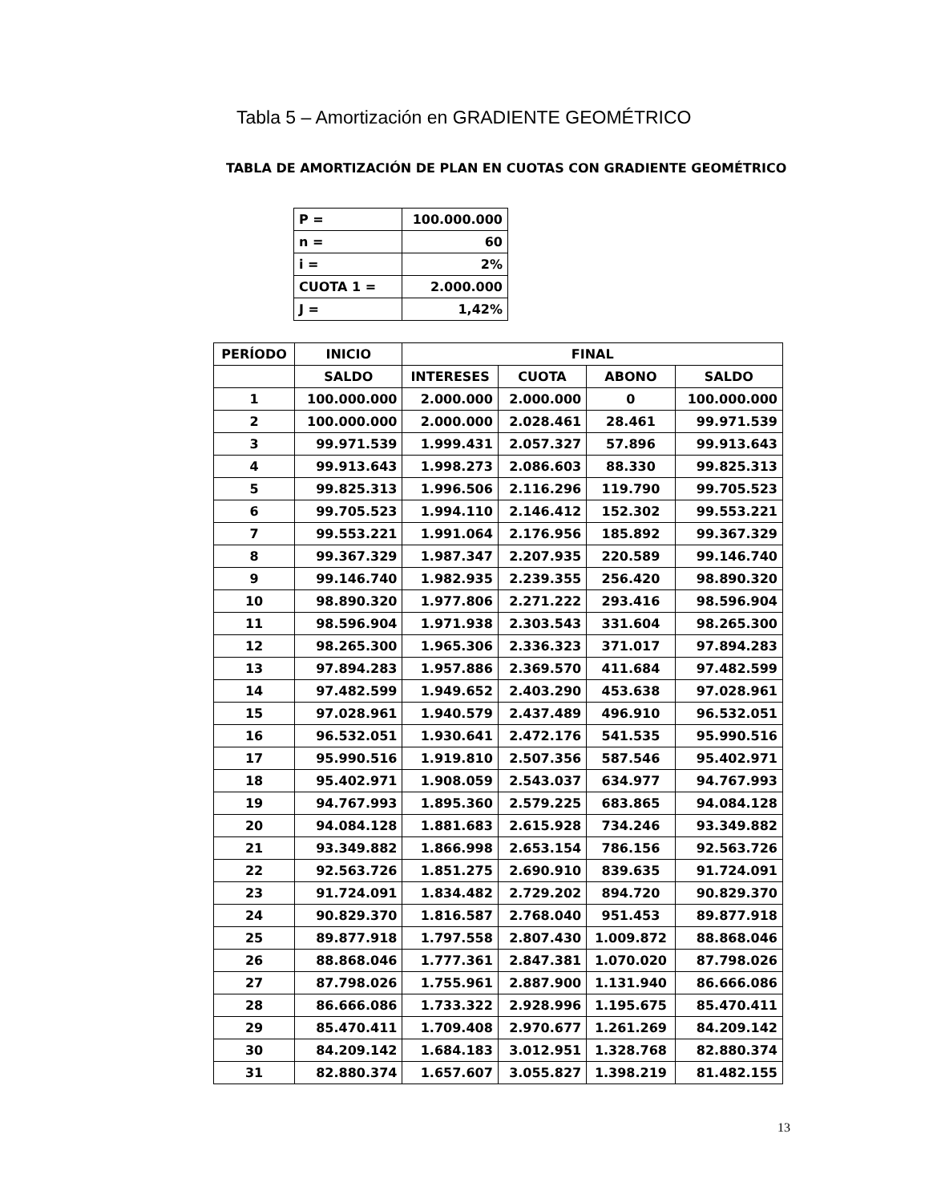Tabla 5 – Amortización en GRADIENTE GEOMÉTRICO
TABLA DE AMORTIZACIÓN DE PLAN EN CUOTAS CON GRADIENTE GEOMÉTRICO
| P = | 100.000.000 |
| n = | 60 |
| i = | 2% |
| CUOTA 1 = | 2.000.000 |
| J = | 1,42% |
| PERÍODO | INICIO | FINAL | | | |
| --- | --- | --- | --- | --- | --- |
| | SALDO | INTERESES | CUOTA | ABONO | SALDO |
| 1 | 100.000.000 | 2.000.000 | 2.000.000 | 0 | 100.000.000 |
| 2 | 100.000.000 | 2.000.000 | 2.028.461 | 28.461 | 99.971.539 |
| 3 | 99.971.539 | 1.999.431 | 2.057.327 | 57.896 | 99.913.643 |
| 4 | 99.913.643 | 1.998.273 | 2.086.603 | 88.330 | 99.825.313 |
| 5 | 99.825.313 | 1.996.506 | 2.116.296 | 119.790 | 99.705.523 |
| 6 | 99.705.523 | 1.994.110 | 2.146.412 | 152.302 | 99.553.221 |
| 7 | 99.553.221 | 1.991.064 | 2.176.956 | 185.892 | 99.367.329 |
| 8 | 99.367.329 | 1.987.347 | 2.207.935 | 220.589 | 99.146.740 |
| 9 | 99.146.740 | 1.982.935 | 2.239.355 | 256.420 | 98.890.320 |
| 10 | 98.890.320 | 1.977.806 | 2.271.222 | 293.416 | 98.596.904 |
| 11 | 98.596.904 | 1.971.938 | 2.303.543 | 331.604 | 98.265.300 |
| 12 | 98.265.300 | 1.965.306 | 2.336.323 | 371.017 | 97.894.283 |
| 13 | 97.894.283 | 1.957.886 | 2.369.570 | 411.684 | 97.482.599 |
| 14 | 97.482.599 | 1.949.652 | 2.403.290 | 453.638 | 97.028.961 |
| 15 | 97.028.961 | 1.940.579 | 2.437.489 | 496.910 | 96.532.051 |
| 16 | 96.532.051 | 1.930.641 | 2.472.176 | 541.535 | 95.990.516 |
| 17 | 95.990.516 | 1.919.810 | 2.507.356 | 587.546 | 95.402.971 |
| 18 | 95.402.971 | 1.908.059 | 2.543.037 | 634.977 | 94.767.993 |
| 19 | 94.767.993 | 1.895.360 | 2.579.225 | 683.865 | 94.084.128 |
| 20 | 94.084.128 | 1.881.683 | 2.615.928 | 734.246 | 93.349.882 |
| 21 | 93.349.882 | 1.866.998 | 2.653.154 | 786.156 | 92.563.726 |
| 22 | 92.563.726 | 1.851.275 | 2.690.910 | 839.635 | 91.724.091 |
| 23 | 91.724.091 | 1.834.482 | 2.729.202 | 894.720 | 90.829.370 |
| 24 | 90.829.370 | 1.816.587 | 2.768.040 | 951.453 | 89.877.918 |
| 25 | 89.877.918 | 1.797.558 | 2.807.430 | 1.009.872 | 88.868.046 |
| 26 | 88.868.046 | 1.777.361 | 2.847.381 | 1.070.020 | 87.798.026 |
| 27 | 87.798.026 | 1.755.961 | 2.887.900 | 1.131.940 | 86.666.086 |
| 28 | 86.666.086 | 1.733.322 | 2.928.996 | 1.195.675 | 85.470.411 |
| 29 | 85.470.411 | 1.709.408 | 2.970.677 | 1.261.269 | 84.209.142 |
| 30 | 84.209.142 | 1.684.183 | 3.012.951 | 1.328.768 | 82.880.374 |
| 31 | 82.880.374 | 1.657.607 | 3.055.827 | 1.398.219 | 81.482.155 |
13